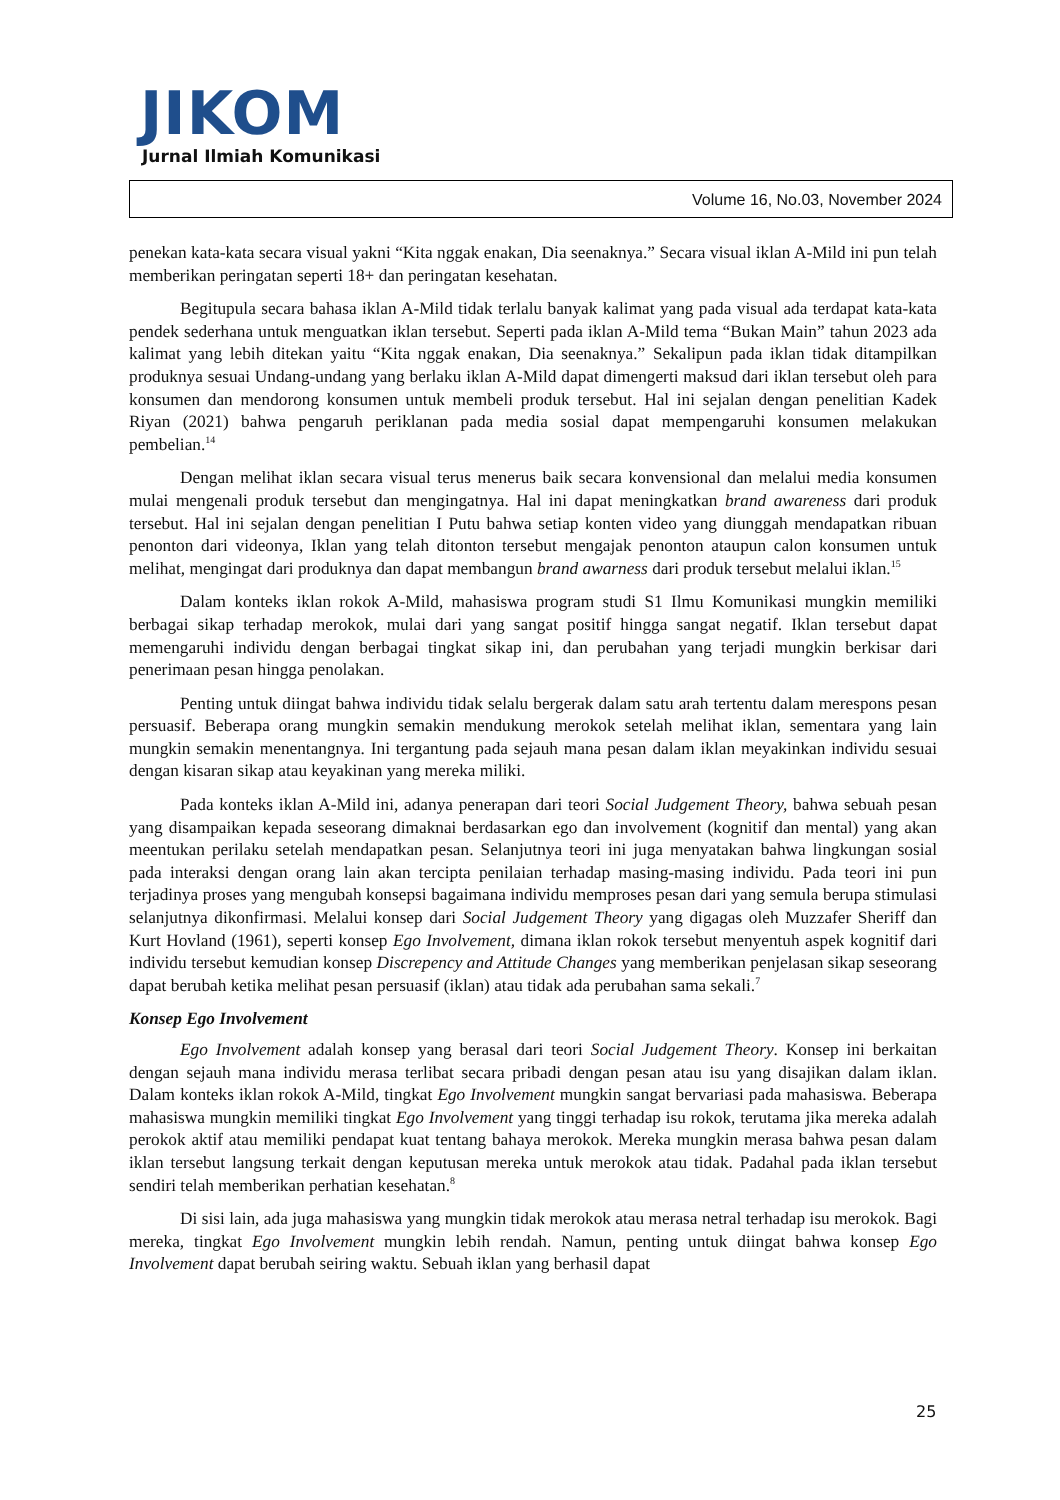JIKOM
Jurnal Ilmiah Komunikasi
Volume 16, No.03, November 2024
penekan kata-kata secara visual yakni “Kita nggak enakan, Dia seenaknya.” Secara visual iklan A-Mild ini pun telah memberikan peringatan seperti 18+ dan peringatan kesehatan.
Begitupula secara bahasa iklan A-Mild tidak terlalu banyak kalimat yang pada visual ada terdapat kata-kata pendek sederhana untuk menguatkan iklan tersebut. Seperti pada iklan A-Mild tema “Bukan Main” tahun 2023 ada kalimat yang lebih ditekan yaitu “Kita nggak enakan, Dia seenaknya.” Sekalipun pada iklan tidak ditampilkan produknya sesuai Undang-undang yang berlaku iklan A-Mild dapat dimengerti maksud dari iklan tersebut oleh para konsumen dan mendorong konsumen untuk membeli produk tersebut. Hal ini sejalan dengan penelitian Kadek Riyan (2021) bahwa pengaruh periklanan pada media sosial dapat mempengaruhi konsumen melakukan pembelian.<sup>14</sup>
Dengan melihat iklan secara visual terus menerus baik secara konvensional dan melalui media konsumen mulai mengenali produk tersebut dan mengingatnya. Hal ini dapat meningkatkan brand awareness dari produk tersebut. Hal ini sejalan dengan penelitian I Putu bahwa setiap konten video yang diunggah mendapatkan ribuan penonton dari videonya, Iklan yang telah ditonton tersebut mengajak penonton ataupun calon konsumen untuk melihat, mengingat dari produknya dan dapat membangun brand awarness dari produk tersebut melalui iklan.<sup>15</sup>
Dalam konteks iklan rokok A-Mild, mahasiswa program studi S1 Ilmu Komunikasi mungkin memiliki berbagai sikap terhadap merokok, mulai dari yang sangat positif hingga sangat negatif. Iklan tersebut dapat memengaruhi individu dengan berbagai tingkat sikap ini, dan perubahan yang terjadi mungkin berkisar dari penerimaan pesan hingga penolakan.
Penting untuk diingat bahwa individu tidak selalu bergerak dalam satu arah tertentu dalam merespons pesan persuasif. Beberapa orang mungkin semakin mendukung merokok setelah melihat iklan, sementara yang lain mungkin semakin menentangnya. Ini tergantung pada sejauh mana pesan dalam iklan meyakinkan individu sesuai dengan kisaran sikap atau keyakinan yang mereka miliki.
Pada konteks iklan A-Mild ini, adanya penerapan dari teori Social Judgement Theory, bahwa sebuah pesan yang disampaikan kepada seseorang dimaknai berdasarkan ego dan involvement (kognitif dan mental) yang akan meentukan perilaku setelah mendapatkan pesan. Selanjutnya teori ini juga menyatakan bahwa lingkungan sosial pada interaksi dengan orang lain akan tercipta penilaian terhadap masing-masing individu. Pada teori ini pun terjadinya proses yang mengubah konsepsi bagaimana individu memproses pesan dari yang semula berupa stimulasi selanjutnya dikonfirmasi. Melalui konsep dari Social Judgement Theory yang digagas oleh Muzzafer Sheriff dan Kurt Hovland (1961), seperti konsep Ego Involvement, dimana iklan rokok tersebut menyentuh aspek kognitif dari individu tersebut kemudian konsep Discrepency and Attitude Changes yang memberikan penjelasan sikap seseorang dapat berubah ketika melihat pesan persuasif (iklan) atau tidak ada perubahan sama sekali.<sup>7</sup>
Konsep Ego Involvement
Ego Involvement adalah konsep yang berasal dari teori Social Judgement Theory. Konsep ini berkaitan dengan sejauh mana individu merasa terlibat secara pribadi dengan pesan atau isu yang disajikan dalam iklan. Dalam konteks iklan rokok A-Mild, tingkat Ego Involvement mungkin sangat bervariasi pada mahasiswa. Beberapa mahasiswa mungkin memiliki tingkat Ego Involvement yang tinggi terhadap isu rokok, terutama jika mereka adalah perokok aktif atau memiliki pendapat kuat tentang bahaya merokok. Mereka mungkin merasa bahwa pesan dalam iklan tersebut langsung terkait dengan keputusan mereka untuk merokok atau tidak. Padahal pada iklan tersebut sendiri telah memberikan perhatian kesehatan.<sup>8</sup>
Di sisi lain, ada juga mahasiswa yang mungkin tidak merokok atau merasa netral terhadap isu merokok. Bagi mereka, tingkat Ego Involvement mungkin lebih rendah. Namun, penting untuk diingat bahwa konsep Ego Involvement dapat berubah seiring waktu. Sebuah iklan yang berhasil dapat
25